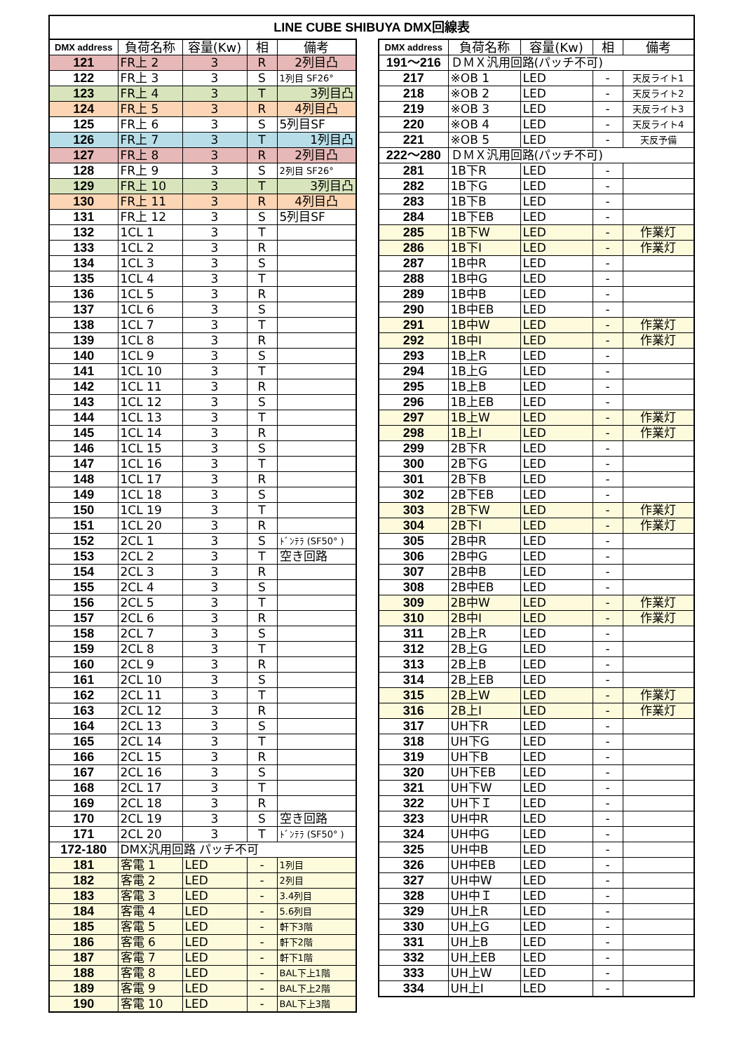LINE CUBE SHIBUYA DMX回線表
| DMX address | 負荷名称 | 容量(Kw) | 相 | 備考 |
| --- | --- | --- | --- | --- |
| 121 | FR上 2 | 3 | R | 2列目凸 |
| 122 | FR上 3 | 3 | S | 1列目 SF26° |
| 123 | FR上 4 | 3 | T | 3列目凸 |
| 124 | FR上 5 | 3 | R | 4列目凸 |
| 125 | FR上 6 | 3 | S | 5列目SF |
| 126 | FR上 7 | 3 | T | 1列目凸 |
| 127 | FR上 8 | 3 | R | 2列目凸 |
| 128 | FR上 9 | 3 | S | 2列目 SF26° |
| 129 | FR上 10 | 3 | T | 3列目凸 |
| 130 | FR上 11 | 3 | R | 4列目凸 |
| 131 | FR上 12 | 3 | S | 5列目SF |
| 132 | 1CL 1 | 3 | T | |
| 133 | 1CL 2 | 3 | R | |
| 134 | 1CL 3 | 3 | S | |
| 135 | 1CL 4 | 3 | T | |
| 136 | 1CL 5 | 3 | R | |
| 137 | 1CL 6 | 3 | S | |
| 138 | 1CL 7 | 3 | T | |
| 139 | 1CL 8 | 3 | R | |
| 140 | 1CL 9 | 3 | S | |
| 141 | 1CL 10 | 3 | T | |
| 142 | 1CL 11 | 3 | R | |
| 143 | 1CL 12 | 3 | S | |
| 144 | 1CL 13 | 3 | T | |
| 145 | 1CL 14 | 3 | R | |
| 146 | 1CL 15 | 3 | S | |
| 147 | 1CL 16 | 3 | T | |
| 148 | 1CL 17 | 3 | R | |
| 149 | 1CL 18 | 3 | S | |
| 150 | 1CL 19 | 3 | T | |
| 151 | 1CL 20 | 3 | R | |
| 152 | 2CL 1 | 3 | S | ﾄﾞﾝﾃﾗ (SF50° ) |
| 153 | 2CL 2 | 3 | T | 空き回路 |
| 154 | 2CL 3 | 3 | R | |
| 155 | 2CL 4 | 3 | S | |
| 156 | 2CL 5 | 3 | T | |
| 157 | 2CL 6 | 3 | R | |
| 158 | 2CL 7 | 3 | S | |
| 159 | 2CL 8 | 3 | T | |
| 160 | 2CL 9 | 3 | R | |
| 161 | 2CL 10 | 3 | S | |
| 162 | 2CL 11 | 3 | T | |
| 163 | 2CL 12 | 3 | R | |
| 164 | 2CL 13 | 3 | S | |
| 165 | 2CL 14 | 3 | T | |
| 166 | 2CL 15 | 3 | R | |
| 167 | 2CL 16 | 3 | S | |
| 168 | 2CL 17 | 3 | T | |
| 169 | 2CL 18 | 3 | R | |
| 170 | 2CL 19 | 3 | S | 空き回路 |
| 171 | 2CL 20 | 3 | T | ﾄﾞﾝﾃﾗ (SF50° ) |
| 172-180 | DMX汎用回路 パッチ不可 | | | |
| 181 | 客電 1 | LED | - | 1列目 |
| 182 | 客電 2 | LED | - | 2列目 |
| 183 | 客電 3 | LED | - | 3.4列目 |
| 184 | 客電 4 | LED | - | 5.6列目 |
| 185 | 客電 5 | LED | - | 軒下3階 |
| 186 | 客電 6 | LED | - | 軒下2階 |
| 187 | 客電 7 | LED | - | 軒下1階 |
| 188 | 客電 8 | LED | - | BAL下上1階 |
| 189 | 客電 9 | LED | - | BAL下上2階 |
| 190 | 客電 10 | LED | - | BAL下上3階 |
| DMX address | 負荷名称 | 容量(Kw) | 相 | 備考 |
| --- | --- | --- | --- | --- |
| 191～216 | ＤＭＸ汎用回路(パッチ不可) | | | |
| 217 | ※OB 1 | LED | - | 天反ライト1 |
| 218 | ※OB 2 | LED | - | 天反ライト2 |
| 219 | ※OB 3 | LED | - | 天反ライト3 |
| 220 | ※OB 4 | LED | - | 天反ライト4 |
| 221 | ※OB 5 | LED | - | 天反予備 |
| 222～280 | ＤＭＸ汎用回路(パッチ不可) | | | |
| 281 | 1B下R | LED | - | |
| 282 | 1B下G | LED | - | |
| 283 | 1B下B | LED | - | |
| 284 | 1B下EB | LED | - | |
| 285 | 1B下W | LED | - | 作業灯 |
| 286 | 1B下I | LED | - | 作業灯 |
| 287 | 1B中R | LED | - | |
| 288 | 1B中G | LED | - | |
| 289 | 1B中B | LED | - | |
| 290 | 1B中EB | LED | - | |
| 291 | 1B中W | LED | - | 作業灯 |
| 292 | 1B中I | LED | - | 作業灯 |
| 293 | 1B上R | LED | - | |
| 294 | 1B上G | LED | - | |
| 295 | 1B上B | LED | - | |
| 296 | 1B上EB | LED | - | |
| 297 | 1B上W | LED | - | 作業灯 |
| 298 | 1B上I | LED | - | 作業灯 |
| 299 | 2B下R | LED | - | |
| 300 | 2B下G | LED | - | |
| 301 | 2B下B | LED | - | |
| 302 | 2B下EB | LED | - | |
| 303 | 2B下W | LED | - | 作業灯 |
| 304 | 2B下I | LED | - | 作業灯 |
| 305 | 2B中R | LED | - | |
| 306 | 2B中G | LED | - | |
| 307 | 2B中B | LED | - | |
| 308 | 2B中EB | LED | - | |
| 309 | 2B中W | LED | - | 作業灯 |
| 310 | 2B中I | LED | - | 作業灯 |
| 311 | 2B上R | LED | - | |
| 312 | 2B上G | LED | - | |
| 313 | 2B上B | LED | - | |
| 314 | 2B上EB | LED | - | |
| 315 | 2B上W | LED | - | 作業灯 |
| 316 | 2B上I | LED | - | 作業灯 |
| 317 | UH下R | LED | - | |
| 318 | UH下G | LED | - | |
| 319 | UH下B | LED | - | |
| 320 | UH下EB | LED | - | |
| 321 | UH下W | LED | - | |
| 322 | UH下Ｉ | LED | - | |
| 323 | UH中R | LED | - | |
| 324 | UH中G | LED | - | |
| 325 | UH中B | LED | - | |
| 326 | UH中EB | LED | - | |
| 327 | UH中W | LED | - | |
| 328 | UH中Ｉ | LED | - | |
| 329 | UH上R | LED | - | |
| 330 | UH上G | LED | - | |
| 331 | UH上B | LED | - | |
| 332 | UH上EB | LED | - | |
| 333 | UH上W | LED | - | |
| 334 | UH上I | LED | - | |